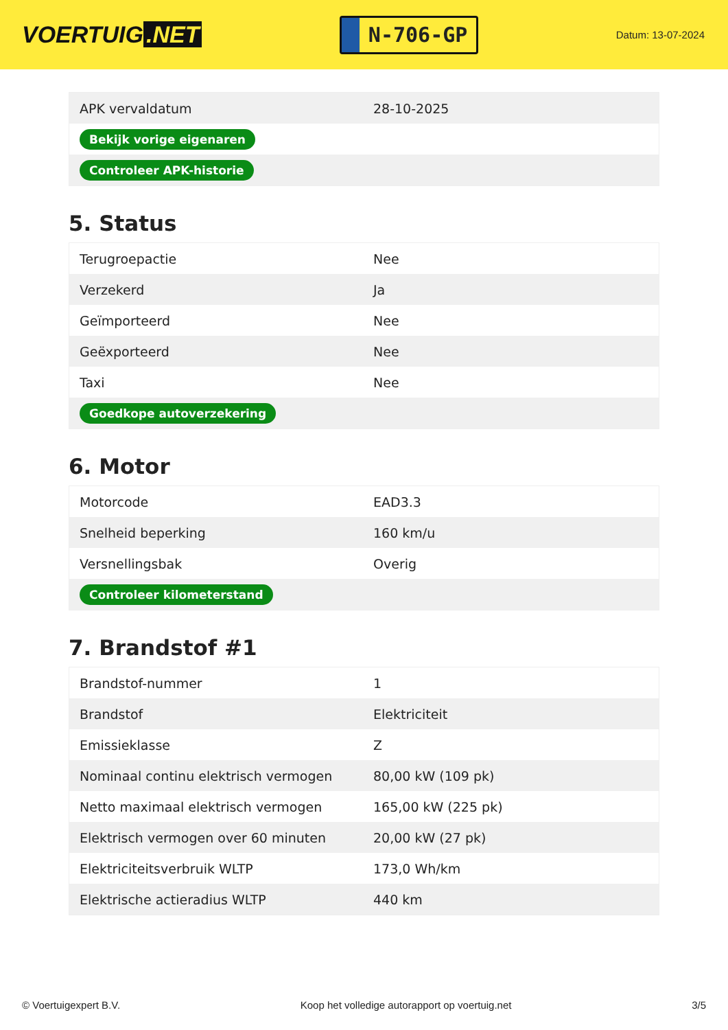VOERTUIG.NET
N-706-GP
Datum: 13-07-2024
| APK vervaldatum | 28-10-2025 |
| Bekijk vorige eigenaren | |
| Controleer APK-historie | |
5. Status
| Terugroepactie | Nee |
| Verzekerd | Ja |
| Geïmporteerd | Nee |
| Geëxporteerd | Nee |
| Taxi | Nee |
| Goedkope autoverzekering | |
6. Motor
| Motorcode | EAD3.3 |
| Snelheid beperking | 160 km/u |
| Versnellingsbak | Overig |
| Controleer kilometerstand | |
7. Brandstof #1
| Brandstof-nummer | 1 |
| Brandstof | Elektriciteit |
| Emissieklasse | Z |
| Nominaal continu elektrisch vermogen | 80,00 kW (109 pk) |
| Netto maximaal elektrisch vermogen | 165,00 kW (225 pk) |
| Elektrisch vermogen over 60 minuten | 20,00 kW (27 pk) |
| Elektriciteitsverbruik WLTP | 173,0 Wh/km |
| Elektrische actieradius WLTP | 440 km |
© Voertuigexpert B.V. Koop het volledige autorapport op voertuig.net 3/5